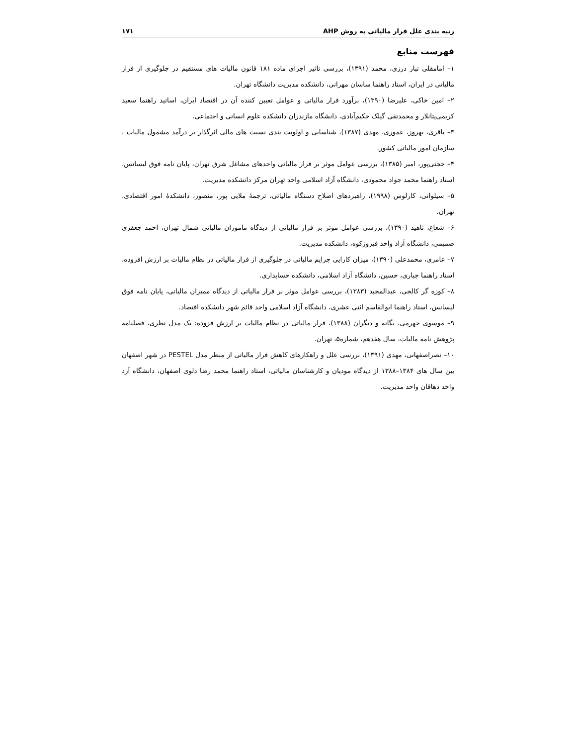رتبه بندی علل فرار مالیاتی به روش AHP ۱۷۱
فهرست منابع
۱– امامقلی تبار درزی، محمد (۱۳۹۱)، بررسی تاثیر اجرای ماده ۱۸۱ قانون مالیات های مستقیم در جلوگیری از فرار مالیاتی در ایران، استاد راهنما ساسان مهرانی، دانشکده مدیریت دانشگاه تهران.
۲– امین خاکی، علیرضا (۱۳۹۰)، برآورد فرار مالیاتی و عوامل تعیین کننده آن در اقتصاد ایران، اساتید راهنما سعید کریمی‌پتانلار و محمدتقی گیلک حکیم‌آبادی، دانشگاه مازندران دانشکده علوم انسانی و اجتماعی.
۳– باقری، بهروز، عموری، مهدی (۱۳۸۷)، شناسایی و اولویت بندی نسبت های مالی اثرگذار بر درآمد مشمول مالیات ، سازمان امور مالیاتی کشور.
۴– حجتی‌پور، امیر (۱۳۸۵)، بررسی عوامل موثر بر فرار مالیاتی واحدهای مشاغل شرق تهران، پایان نامه فوق لیسانس، استاد راهنما محمد جواد محمودی، دانشگاه آزاد اسلامی واحد تهران مرکز دانشکده مدیریت.
۵– سیلوانی، کارلوس (۱۹۹۸)، راهبردهای اصلاح دستگاه مالیاتی، ترجمهٔ ملایی پور، منصور، دانشکدهٔ امور اقتصادی، تهران.
۶– شعاع، ناهید (۱۳۹۰)، بررسی عوامل موثر بر فرار مالیاتی از دیدگاه ماموران مالیاتی شمال تهران، احمد جعفری صمیمی، دانشگاه آزاد واحد فیروزکوه، دانشکده مدیریت.
۷– عامری، محمدعلی (۱۳۹۰)، میزان کارایی جرایم مالیاتی در جلوگیری از فرار مالیاتی در نظام مالیات بر ارزش افزوده، استاد راهنما جباری، حسین، دانشگاه آزاد اسلامی، دانشکده حسابداری.
۸– کوزه گر کالجی، عبدالمجید (۱۳۸۳)، بررسی عوامل موثر بر فرار مالیاتی از دیدگاه ممیزان مالیاتی، پایان نامه فوق لیسانس، استاد راهنما ابوالقاسم اثنی عشری، دانشگاه آزاد اسلامی واحد قائم شهر دانشکده اقتصاد.
۹– موسوی جهرمی، یگانه و دیگران (۱۳۸۸)، فرار مالیاتی در نظام مالیات بر ارزش فزوده: یک مدل نظری، فصلنامه پژوهش نامه مالیات، سال هفدهم، شماره۵، تهران.
۱۰– نصراصفهانی، مهدی (۱۳۹۱)، بررسی علل و راهکارهای کاهش فرار مالیاتی از منظر مدل PESTEL در شهر اصفهان بین سال های ۱۳۸۴–۱۳۸۸ از دیدگاه مودیان و کارشناسان مالیاتی، استاد راهنما محمد رضا دلوی اصفهان، دانشگاه آزد واحد دهاقان واحد مدیریت.